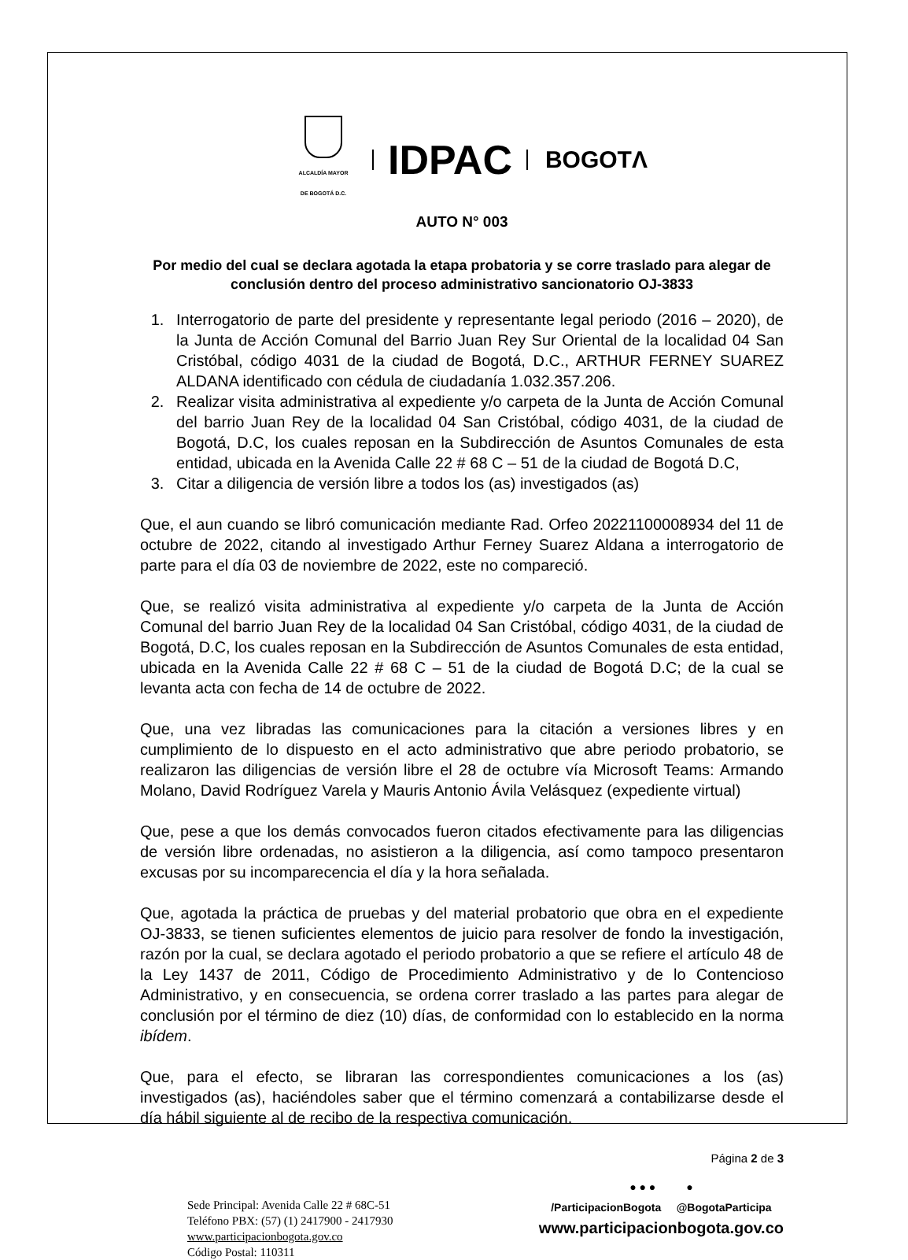ALCALDÍA MAYOR
DE BOGOTÁ D.C.
IDPAC
BOGOTΛ
AUTO N° 003
Por medio del cual se declara agotada la etapa probatoria y se corre traslado para alegar de conclusión dentro del proceso administrativo sancionatorio OJ-3833
1. Interrogatorio de parte del presidente y representante legal periodo (2016 – 2020), de la Junta de Acción Comunal del Barrio Juan Rey Sur Oriental de la localidad 04 San Cristóbal, código 4031 de la ciudad de Bogotá, D.C., ARTHUR FERNEY SUAREZ ALDANA identificado con cédula de ciudadanía 1.032.357.206.
2. Realizar visita administrativa al expediente y/o carpeta de la Junta de Acción Comunal del barrio Juan Rey de la localidad 04 San Cristóbal, código 4031, de la ciudad de Bogotá, D.C, los cuales reposan en la Subdirección de Asuntos Comunales de esta entidad, ubicada en la Avenida Calle 22 # 68 C – 51 de la ciudad de Bogotá D.C,
3. Citar a diligencia de versión libre a todos los (as) investigados (as)
Que, el aun cuando se libró comunicación mediante Rad. Orfeo 20221100008934 del 11 de octubre de 2022, citando al investigado Arthur Ferney Suarez Aldana a interrogatorio de parte para el día 03 de noviembre de 2022, este no compareció.
Que, se realizó visita administrativa al expediente y/o carpeta de la Junta de Acción Comunal del barrio Juan Rey de la localidad 04 San Cristóbal, código 4031, de la ciudad de Bogotá, D.C, los cuales reposan en la Subdirección de Asuntos Comunales de esta entidad, ubicada en la Avenida Calle 22 # 68 C – 51 de la ciudad de Bogotá D.C; de la cual se levanta acta con fecha de 14 de octubre de 2022.
Que, una vez libradas las comunicaciones para la citación a versiones libres y en cumplimiento de lo dispuesto en el acto administrativo que abre periodo probatorio, se realizaron las diligencias de versión libre el 28 de octubre vía Microsoft Teams: Armando Molano, David Rodríguez Varela y Mauris Antonio Ávila Velásquez (expediente virtual)
Que, pese a que los demás convocados fueron citados efectivamente para las diligencias de versión libre ordenadas, no asistieron a la diligencia, así como tampoco presentaron excusas por su incomparecencia el día y la hora señalada.
Que, agotada la práctica de pruebas y del material probatorio que obra en el expediente OJ-3833, se tienen suficientes elementos de juicio para resolver de fondo la investigación, razón por la cual, se declara agotado el periodo probatorio a que se refiere el artículo 48 de la Ley 1437 de 2011, Código de Procedimiento Administrativo y de lo Contencioso Administrativo, y en consecuencia, se ordena correr traslado a las partes para alegar de conclusión por el término de diez (10) días, de conformidad con lo establecido en la norma ibídem.
Que, para el efecto, se libraran las correspondientes comunicaciones a los (as) investigados (as), haciéndoles saber que el término comenzará a contabilizarse desde el día hábil siguiente al de recibo de la respectiva comunicación.
Página 2 de 3
Sede Principal: Avenida Calle 22 # 68C-51
Teléfono PBX: (57) (1) 2417900 - 2417930
www.participacionbogota.gov.co
Código Postal: 110311
● ● ● ●
/ParticipacionBogota @BogotaParticipa
www.participacionbogota.gov.co